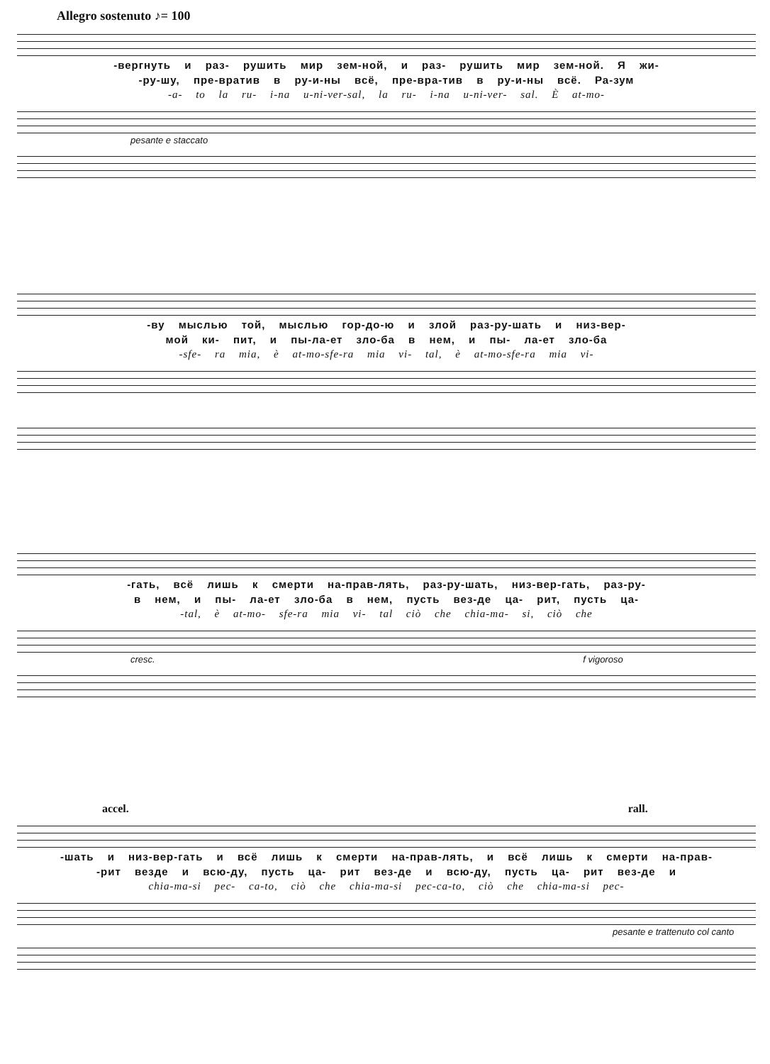Allegro sostenuto ♪= 100
-вергнуть и раз- рушить мир зем-ной, и раз- рушить мир зем-ной. Я жи-
-ру-шу, пре-вратив в ру-и-ны всё, пре-вра-тив в ру-и-ны всё. Ра-зум
-a- to la ru- i-na u-ni-ver-sal, la ru- i-na u-ni-ver- sal. È at-mo-
pesante e staccato
-ву мыслью той, мыслью гор-до-ю и злой раз-ру-шать и низ-вер-
мой ки- пит, и пы-ла-ет зло-ба в нем, и пы- ла-ет зло-ба
-sfe- ra mia, è at-mo-sfe-ra mia vi- tal, è at-mo-sfe-ra mia vi-
-гать, всё лишь к смерти на-прав-лять, раз-ру-шать, низ-вер-гать, раз-ру-
в нем, и пы- ла-ет зло-ба в нем, пусть вез-де ца- рит, пусть ца-
-tal, è at-mo- sfe-ra mia vi- tal ciò che chia-ma- si, ciò che
cresc. f vigoroso
accel. rall.
-шать и низ-вер-гать и всё лишь к смерти на-прав-лять, и всё лишь к смерти на-прав-
-рит везде и всю-ду, пусть ца- рит вез-де и всю-ду, пусть ца- рит вез-де и
chia-ma-si pec- ca-to, ciò che chia-ma-si pec-ca-to, ciò che chia-ma-si pec-
pesante e trattenuto col canto